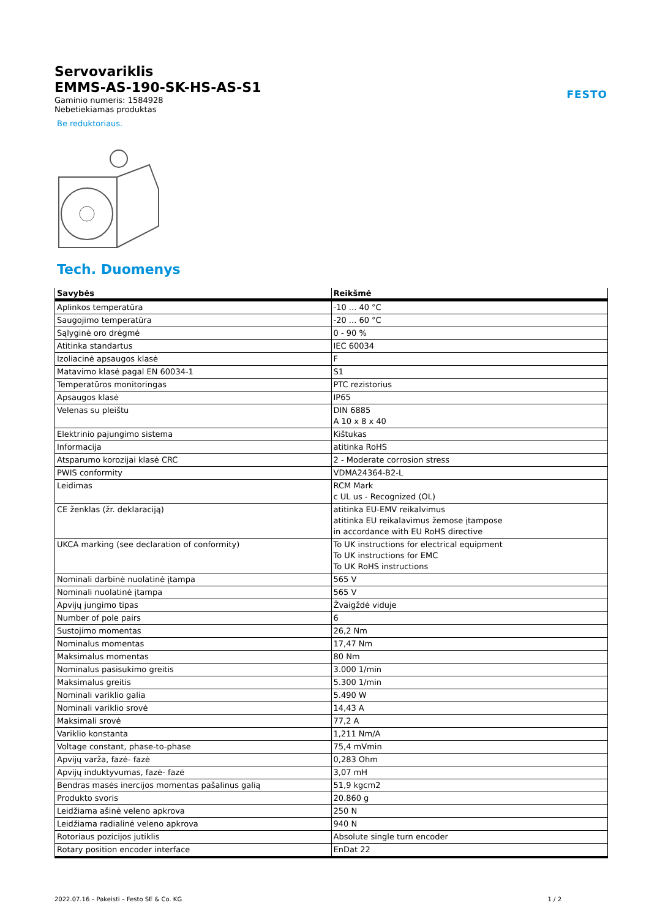FESTO
Servovariklis
EMMS-AS-190-SK-HS-AS-S1
Gaminio numeris: 1584928
Nebetiekiamas produktas
Be reduktoriaus.
Tech. Duomenys
| Savybės | Reikšmė |
| --- | --- |
| Aplinkos temperatūra | -10 ... 40 °C |
| Saugojimo temperatūra | -20 ... 60 °C |
| Sąlyginė oro drėgmė | 0 - 90 % |
| Atitinka standartus | IEC 60034 |
| Izoliacinė apsaugos klasė | F |
| Matavimo klasė pagal EN 60034-1 | S1 |
| Temperatūros monitoringas | PTC rezistorius |
| Apsaugos klasė | IP65 |
| Velenas su pleištu | DIN 6885 A 10 x 8 x 40 |
| Elektrinio pajungimo sistema | Kištukas |
| Informacija | atitinka RoHS |
| Atsparumo korozijai klasė CRC | 2 - Moderate corrosion stress |
| PWIS conformity | VDMA24364-B2-L |
| Leidimas | RCM Mark c UL us - Recognized (OL) |
| CE ženklas (žr. deklaraciją) | atitinka EU-EMV reikalvimus atitinka EU reikalavimus žemose įtampose in accordance with EU RoHS directive |
| UKCA marking (see declaration of conformity) | To UK instructions for electrical equipment To UK instructions for EMC To UK RoHS instructions |
| Nominali darbinė nuolatinė įtampa | 565 V |
| Nominali nuolatinė įtampa | 565 V |
| Apvijų jungimo tipas | Žvaigždė viduje |
| Number of pole pairs | 6 |
| Sustojimo momentas | 26,2 Nm |
| Nominalus momentas | 17,47 Nm |
| Maksimalus momentas | 80 Nm |
| Nominalus pasisukimo greitis | 3.000 1/min |
| Maksimalus greitis | 5.300 1/min |
| Nominali variklio galia | 5.490 W |
| Nominali variklio srovė | 14,43 A |
| Maksimali srovė | 77,2 A |
| Variklio konstanta | 1,211 Nm/A |
| Voltage constant, phase-to-phase | 75,4 mVmin |
| Apvijų varža, fazė- fazė | 0,283 Ohm |
| Apvijų induktyvumas, fazė- fazė | 3,07 mH |
| Bendras masės inercijos momentas pašalinus galią | 51,9 kgcm2 |
| Produkto svoris | 20.860 g |
| Leidžiama ašinė veleno apkrova | 250 N |
| Leidžiama radialinė veleno apkrova | 940 N |
| Rotoriaus pozicijos jutiklis | Absolute single turn encoder |
| Rotary position encoder interface | EnDat 22 |
2022.07.16 – Pakeisti – Festo SE & Co. KG 1 / 2